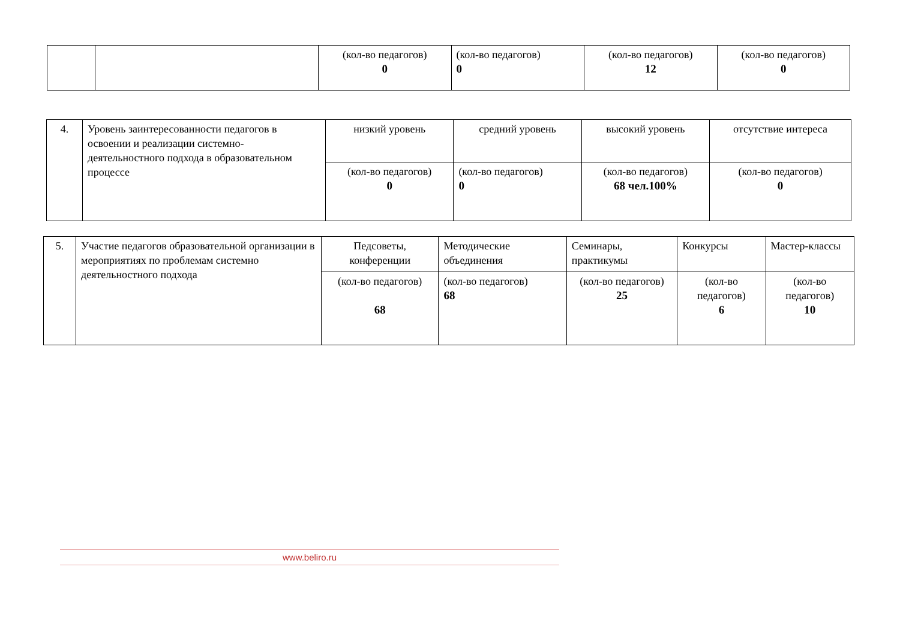| | | (кол-во педагогов) 0 | (кол-во педагогов) 0 | (кол-во педагогов) 12 | (кол-во педагогов) 0 |
| 4. | Уровень заинтересованности педагогов в освоении и реализации системно-деятельностного подхода в образовательном процессе | низкий уровень | средний уровень | высокий уровень | отсутствие интереса |
| | | (кол-во педагогов) 0 | (кол-во педагогов) 0 | (кол-во педагогов) 68 чел.100% | (кол-во педагогов) 0 |
| 5. | Участие педагогов образовательной организации в мероприятиях по проблемам системно деятельностного подхода | Педсоветы, конференции | Методические объединения | Семинары, практикумы | Конкурсы | Мастер-классы |
| | | (кол-во педагогов) 68 | (кол-во педагогов) 68 | (кол-во педагогов) 25 | (кол-во педагогов) 6 | (кол-во педагогов) 10 |
www.beliro.ru